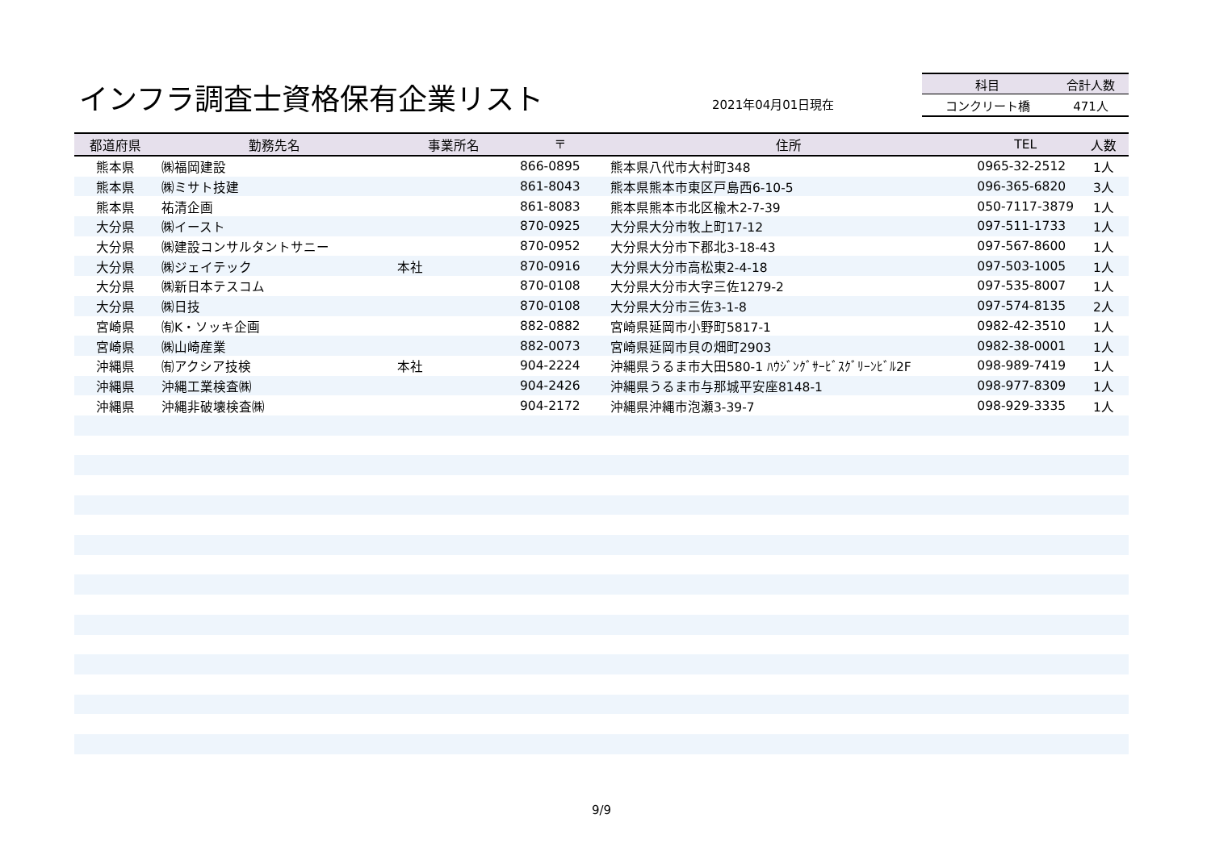インフラ調査士資格保有企業リスト 2021年04月01日現在
| 科目 | 合計人数 |
| --- | --- |
| コンクリート橋 | 471人 |
| 都道府県 | 勤務先名 | 事業所名 | 〒 | 住所 | TEL | 人数 |
| --- | --- | --- | --- | --- | --- | --- |
| 熊本県 | ㈱福岡建設 | | 866-0895 | 熊本県八代市大村町348 | 0965-32-2512 | 1人 |
| 熊本県 | ㈱ミサト技建 | | 861-8043 | 熊本県熊本市東区戸島西6-10-5 | 096-365-6820 | 3人 |
| 熊本県 | 祐清企画 | | 861-8083 | 熊本県熊本市北区楡木2-7-39 | 050-7117-3879 | 1人 |
| 大分県 | ㈱イースト | | 870-0925 | 大分県大分市牧上町17-12 | 097-511-1733 | 1人 |
| 大分県 | ㈱建設コンサルタントサニー | | 870-0952 | 大分県大分市下郡北3-18-43 | 097-567-8600 | 1人 |
| 大分県 | ㈱ジェイテック | 本社 | 870-0916 | 大分県大分市高松東2-4-18 | 097-503-1005 | 1人 |
| 大分県 | ㈱新日本テスコム | | 870-0108 | 大分県大分市大字三佐1279-2 | 097-535-8007 | 1人 |
| 大分県 | ㈱日技 | | 870-0108 | 大分県大分市三佐3-1-8 | 097-574-8135 | 2人 |
| 宮崎県 | ㈲K・ソッキ企画 | | 882-0882 | 宮崎県延岡市小野町5817-1 | 0982-42-3510 | 1人 |
| 宮崎県 | ㈱山崎産業 | | 882-0073 | 宮崎県延岡市貝の畑町2903 | 0982-38-0001 | 1人 |
| 沖縄県 | ㈲アクシア技検 | 本社 | 904-2224 | 沖縄県うるま市大田580-1 ﾊｳｼﾞﾝｸﾞｻｰﾋﾞｽｸﾞﾘｰﾝﾋﾞﾙ2F | 098-989-7419 | 1人 |
| 沖縄県 | 沖縄工業検査㈱ | | 904-2426 | 沖縄県うるま市与那城平安座8148-1 | 098-977-8309 | 1人 |
| 沖縄県 | 沖縄非破壊検査㈱ | | 904-2172 | 沖縄県沖縄市泡瀬3-39-7 | 098-929-3335 | 1人 |
9/9